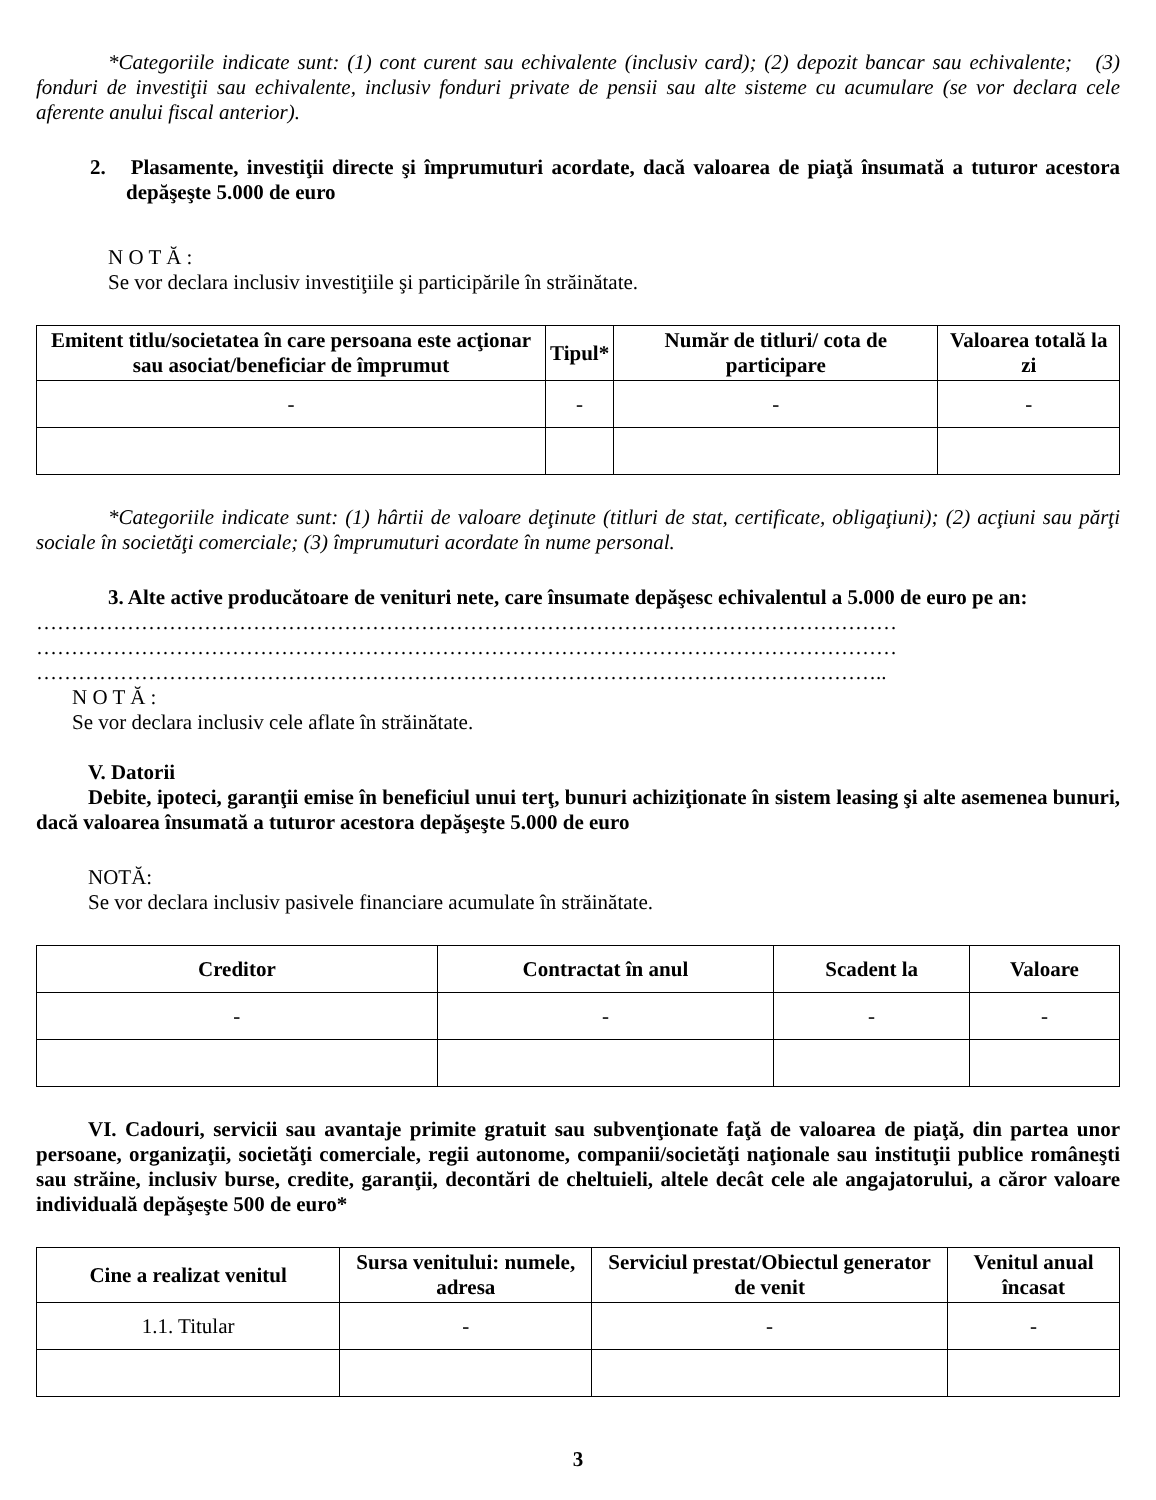*Categoriile indicate sunt: (1) cont curent sau echivalente (inclusiv card); (2) depozit bancar sau echivalente; (3) fonduri de investiţii sau echivalente, inclusiv fonduri private de pensii sau alte sisteme cu acumulare (se vor declara cele aferente anului fiscal anterior).
2. Plasamente, investiţii directe şi împrumuturi acordate, dacă valoarea de piaţă însumată a tuturor acestora depăşeşte 5.000 de euro
N O T Ă :
Se vor declara inclusiv investiţiile şi participările în străinătate.
| Emitent titlu/societatea în care persoana este acţionar sau asociat/beneficiar de împrumut | Tipul* | Număr de titluri/ cota de participare | Valoarea totală la zi |
| --- | --- | --- | --- |
| - | - | - | - |
*Categoriile indicate sunt: (1) hârtii de valoare deţinute (titluri de stat, certificate, obligaţiuni); (2) acţiuni sau părţi sociale în societăţi comerciale; (3) împrumuturi acordate în nume personal.
3. Alte active producătoare de venituri nete, care însumate depăşesc echivalentul a 5.000 de euro pe an:
……………………………………………………………………………………………………………
……………………………………………………………………………………………………………
…………………………………………………………………………………………………………..
N O T Ă :
Se vor declara inclusiv cele aflate în străinătate.
V. Datorii
Debite, ipoteci, garanţii emise în beneficiul unui terţ, bunuri achiziţionate în sistem leasing şi alte asemenea bunuri, dacă valoarea însumată a tuturor acestora depăşeşte 5.000 de euro
NOTĂ:
Se vor declara inclusiv pasivele financiare acumulate în străinătate.
| Creditor | Contractat în anul | Scadent la | Valoare |
| --- | --- | --- | --- |
| - | - | - | - |
VI. Cadouri, servicii sau avantaje primite gratuit sau subvenţionate faţă de valoarea de piaţă, din partea unor persoane, organizaţii, societăţi comerciale, regii autonome, companii/societăţi naţionale sau instituţii publice româneşti sau străine, inclusiv burse, credite, garanţii, decontări de cheltuieli, altele decât cele ale angajatorului, a căror valoare individuală depăşeşte 500 de euro*
| Cine a realizat venitul | Sursa venitului: numele, adresa | Serviciul prestat/Obiectul generator de venit | Venitul anual încasat |
| --- | --- | --- | --- |
| 1.1. Titular | - | - | - |
3